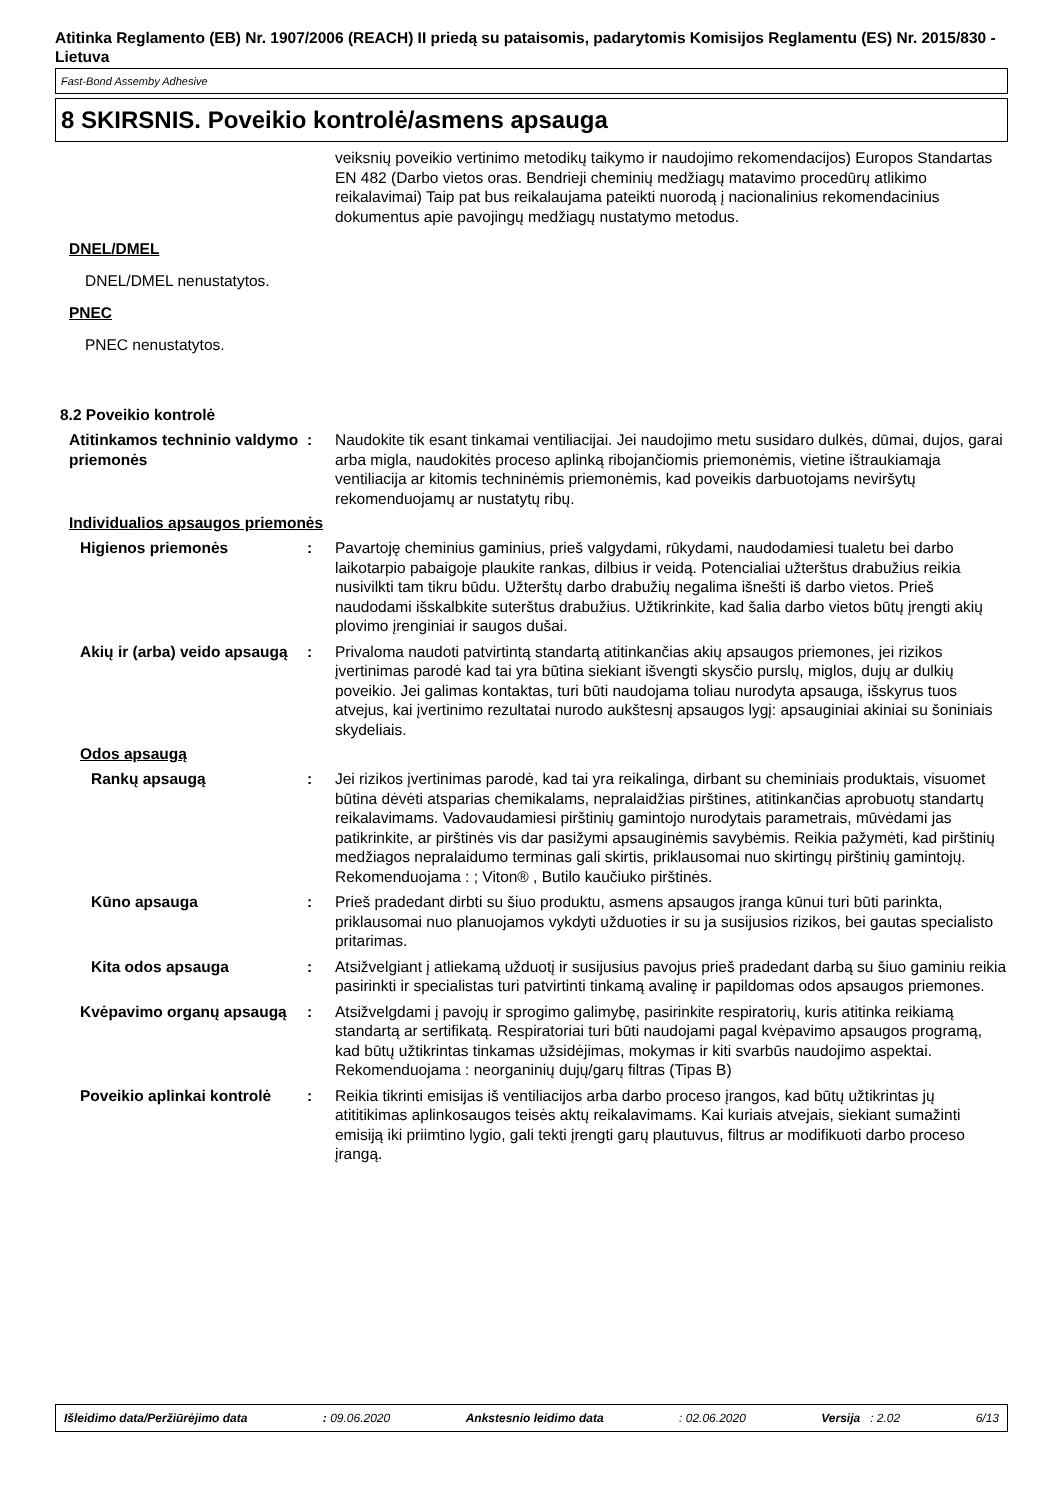Atitinka Reglamento (EB) Nr. 1907/2006 (REACH) II priedą su pataisomis, padarytomis Komisijos Reglamentu (ES) Nr. 2015/830 - Lietuva
Fast-Bond Assemby Adhesive
8 SKIRSNIS. Poveikio kontrolė/asmens apsauga
veiksnių poveikio vertinimo metodikų taikymo ir naudojimo rekomendacijos) Europos Standartas EN 482 (Darbo vietos oras. Bendrieji cheminių medžiagų matavimo procedūrų atlikimo reikalavimai) Taip pat bus reikalaujama pateikti nuorodą į nacionalinius rekomendacinius dokumentus apie pavojingų medžiagų nustatymo metodus.
DNEL/DMEL
DNEL/DMEL nenustatytos.
PNEC
PNEC nenustatytos.
8.2 Poveikio kontrolė
Atitinkamos techninio valdymo priemonės
: Naudokite tik esant tinkamai ventiliacijai. Jei naudojimo metu susidaro dulkės, dūmai, dujos, garai arba migla, naudokitės proceso aplinką ribojančiomis priemonėmis, vietine ištraukiamąja ventiliacija ar kitomis techninėmis priemonėmis, kad poveikis darbuotojams neviršytų rekomenduojamų ar nustatytų ribų.
Individualios apsaugos priemonės
Higienos priemonės : Pavartoję cheminius gaminius, prieš valgydami, rūkydami, naudodamiesi tualetu bei darbo laikotarpio pabaigoje plaukite rankas, dilbius ir veidą. Potencialiai užterštus drabužius reikia nusivilkti tam tikru būdu. Užterštų darbo drabužių negalima išnešti iš darbo vietos. Prieš naudodami išskalbkite suterštus drabužius. Užtikrinkite, kad šalia darbo vietos būtų įrengti akių plovimo įrenginiai ir saugos dušai.
Akių ir (arba) veido apsaugą
: Privaloma naudoti patvirtintą standartą atitinkančias akių apsaugos priemones, jei rizikos įvertinimas parodė kad tai yra būtina siekiant išvengti skysčio purslų, miglos, dujų ar dulkių poveikio. Jei galimas kontaktas, turi būti naudojama toliau nurodyta apsauga, išskyrus tuos atvejus, kai įvertinimo rezultatai nurodo aukštesnį apsaugos lygį: apsauginiai akiniai su šoniniais skydeliais.
Odos apsaugą
Rankų apsaugą : Jei rizikos įvertinimas parodė, kad tai yra reikalinga, dirbant su cheminiais produktais, visuomet būtina dėvėti atsparias chemikalams, nepralaidžias pirštines, atitinkančias aprobuotų standartų reikalavimams. Vadovaudamiesi pirštinių gamintojo nurodytais parametrais, mūvėdami jas patikrinkite, ar pirštinės vis dar pasižymi apsauginėmis savybėmis. Reikia pažymėti, kad pirštinių medžiagos nepralaidumo terminas gali skirtis, priklausomai nuo skirtingų pirštinių gamintojų. Rekomenduojama : ; Viton® , Butilo kaučiuko pirštinės.
Kūno apsauga : Prieš pradedant dirbti su šiuo produktu, asmens apsaugos įranga kūnui turi būti parinkta, priklausomai nuo planuojamos vykdyti užduoties ir su ja susijusios rizikos, bei gautas specialisto pritarimas.
Kita odos apsauga : Atsižvelgiant į atliekamą užduotį ir susijusius pavojus prieš pradedant darbą su šiuo gaminiu reikia pasirinkti ir specialistas turi patvirtinti tinkamą avalinę ir papildomas odos apsaugos priemones.
Kvėpavimo organų apsaugą : Atsižvelgdami į pavojų ir sprogimo galimybę, pasirinkite respiratorių, kuris atitinka reikiamą standartą ar sertifikatą. Respiratoriai turi būti naudojami pagal kvėpavimo apsaugos programą, kad būtų užtikrintas tinkamas užsidėjimas, mokymas ir kiti svarbūs naudojimo aspektai. Rekomenduojama : neorganinių dujų/garų filtras (Tipas B)
Poveikio aplinkai kontrolė
: Reikia tikrinti emisijas iš ventiliacijos arba darbo proceso įrangos, kad būtų užtikrintas jų atititikimas aplinkosaugos teisės aktų reikalavimams. Kai kuriais atvejais, siekiant sumažinti emisiją iki priimtino lygio, gali tekti įrengti garų plautuvus, filtrus ar modifikuoti darbo proceso įrangą.
Išleidimo data/Peržiūrėjimo data : 09.06.2020 Ankstesnio leidimo data : 02.06.2020 Versija : 2.02 6/13